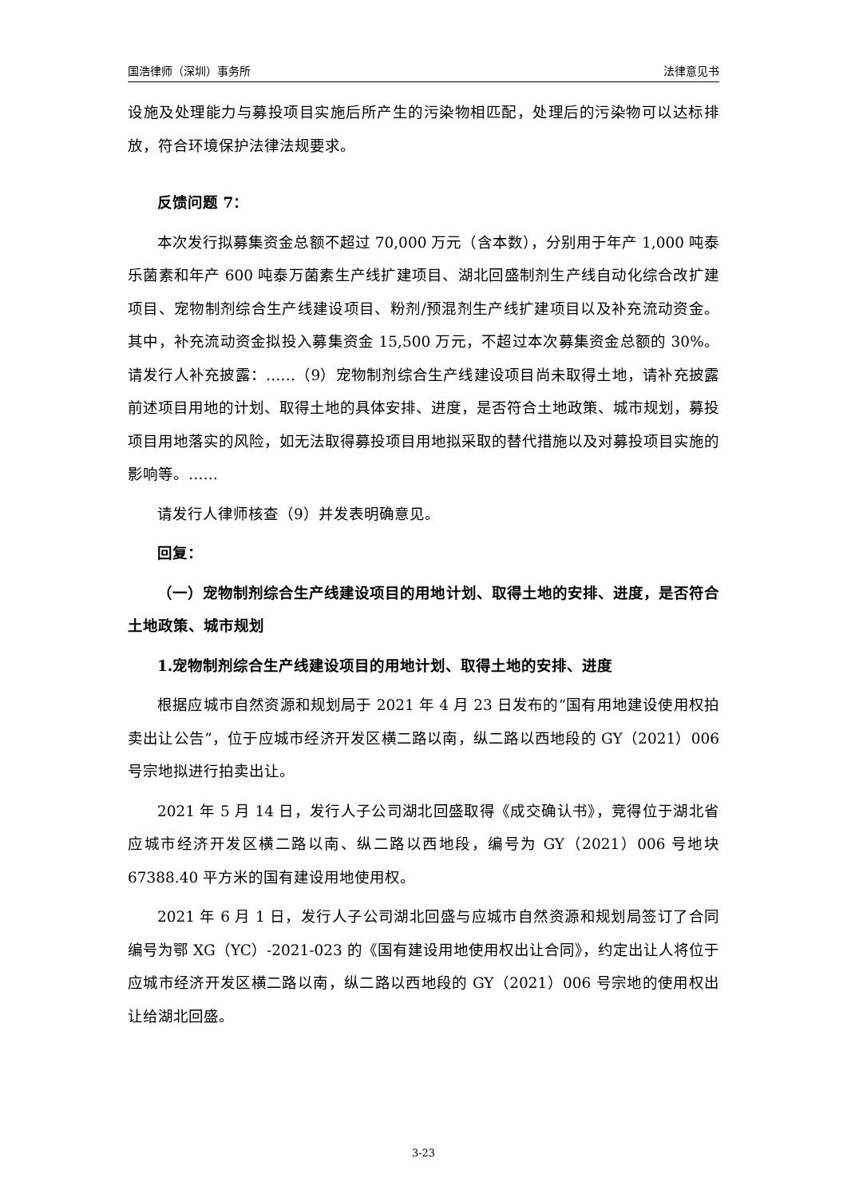国浩律师（深圳）事务所 法律意见书
设施及处理能力与募投项目实施后所产生的污染物相匹配，处理后的污染物可以达标排放，符合环境保护法律法规要求。
反馈问题 7：
本次发行拟募集资金总额不超过 70,000 万元（含本数），分别用于年产 1,000 吨泰乐菌素和年产 600 吨泰万菌素生产线扩建项目、湖北回盛制剂生产线自动化综合改扩建项目、宠物制剂综合生产线建设项目、粉剂/预混剂生产线扩建项目以及补充流动资金。其中，补充流动资金拟投入募集资金 15,500 万元，不超过本次募集资金总额的 30%。请发行人补充披露：……（9）宠物制剂综合生产线建设项目尚未取得土地，请补充披露前述项目用地的计划、取得土地的具体安排、进度，是否符合土地政策、城市规划，募投项目用地落实的风险，如无法取得募投项目用地拟采取的替代措施以及对募投项目实施的影响等。……
请发行人律师核查（9）并发表明确意见。
回复：
（一）宠物制剂综合生产线建设项目的用地计划、取得土地的安排、进度，是否符合土地政策、城市规划
1.宠物制剂综合生产线建设项目的用地计划、取得土地的安排、进度
根据应城市自然资源和规划局于 2021 年 4 月 23 日发布的“国有用地建设使用权拍卖出让公告”，位于应城市经济开发区横二路以南，纵二路以西地段的 GY（2021）006 号宗地拟进行拍卖出让。
2021 年 5 月 14 日，发行人子公司湖北回盛取得《成交确认书》，竞得位于湖北省应城市经济开发区横二路以南、纵二路以西地段，编号为 GY（2021）006 号地块 67388.40 平方米的国有建设用地使用权。
2021 年 6 月 1 日，发行人子公司湖北回盛与应城市自然资源和规划局签订了合同编号为鄂 XG（YC）-2021-023 的《国有建设用地使用权出让合同》，约定出让人将位于应城市经济开发区横二路以南，纵二路以西地段的 GY（2021）006 号宗地的使用权出让给湖北回盛。
3-23